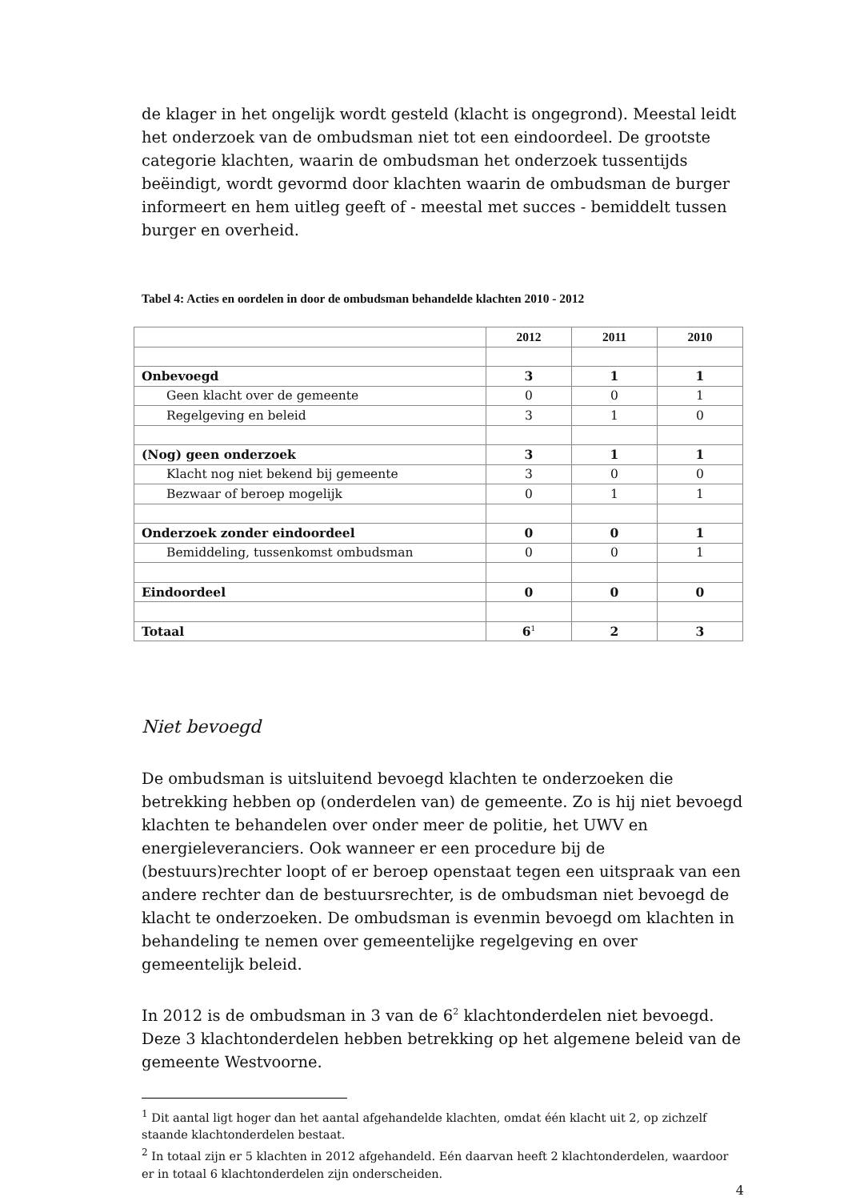de klager in het ongelijk wordt gesteld (klacht is ongegrond). Meestal leidt het onderzoek van de ombudsman niet tot een eindoordeel. De grootste categorie klachten, waarin de ombudsman het onderzoek tussentijds beëindigt, wordt gevormd door klachten waarin de ombudsman de burger informeert en hem uitleg geeft of - meestal met succes - bemiddelt tussen burger en overheid.
Tabel 4: Acties en oordelen in door de ombudsman behandelde klachten 2010 - 2012
| | 2012 | 2011 | 2010 |
| --- | --- | --- | --- |
| Onbevoegd | 3 | 1 | 1 |
| Geen klacht over de gemeente | 0 | 0 | 1 |
| Regelgeving en beleid | 3 | 1 | 0 |
| (Nog) geen onderzoek | 3 | 1 | 1 |
| Klacht nog niet bekend bij gemeente | 3 | 0 | 0 |
| Bezwaar of beroep mogelijk | 0 | 1 | 1 |
| Onderzoek zonder eindoordeel | 0 | 0 | 1 |
| Bemiddeling, tussenkomst ombudsman | 0 | 0 | 1 |
| Eindoordeel | 0 | 0 | 0 |
| Totaal | 6<sup>1</sup> | 2 | 3 |
Niet bevoegd
De ombudsman is uitsluitend bevoegd klachten te onderzoeken die betrekking hebben op (onderdelen van) de gemeente. Zo is hij niet bevoegd klachten te behandelen over onder meer de politie, het UWV en energieleveranciers. Ook wanneer er een procedure bij de (bestuurs)rechter loopt of er beroep openstaat tegen een uitspraak van een andere rechter dan de bestuursrechter, is de ombudsman niet bevoegd de klacht te onderzoeken. De ombudsman is evenmin bevoegd om klachten in behandeling te nemen over gemeentelijke regelgeving en over gemeentelijk beleid.
In 2012 is de ombudsman in 3 van de 6<sup>2</sup> klachtonderdelen niet bevoegd. Deze 3 klachtonderdelen hebben betrekking op het algemene beleid van de gemeente Westvoorne.
<sup>1</sup> Dit aantal ligt hoger dan het aantal afgehandelde klachten, omdat één klacht uit 2, op zichzelf staande klachtonderdelen bestaat.
<sup>2</sup> In totaal zijn er 5 klachten in 2012 afgehandeld. Eén daarvan heeft 2 klachtonderdelen, waardoor er in totaal 6 klachtonderdelen zijn onderscheiden.
4